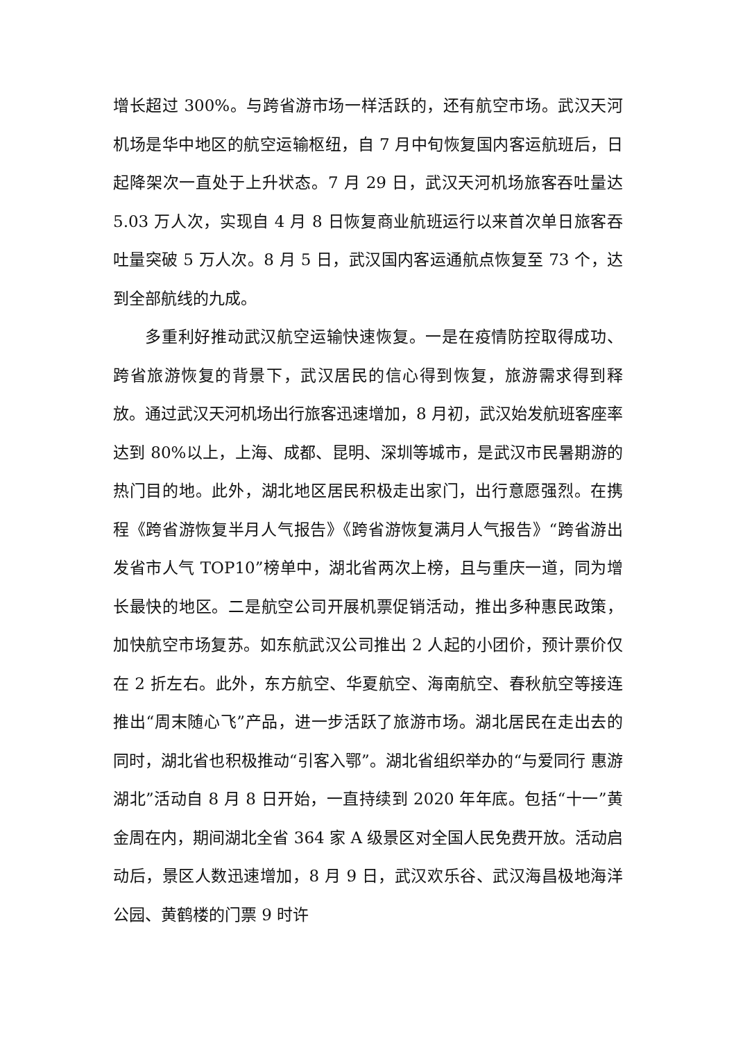增长超过 300%。与跨省游市场一样活跃的，还有航空市场。武汉天河机场是华中地区的航空运输枢纽，自 7 月中旬恢复国内客运航班后，日起降架次一直处于上升状态。7 月 29 日，武汉天河机场旅客吞吐量达 5.03 万人次，实现自 4 月 8 日恢复商业航班运行以来首次单日旅客吞吐量突破 5 万人次。8 月 5 日，武汉国内客运通航点恢复至 73 个，达到全部航线的九成。
多重利好推动武汉航空运输快速恢复。一是在疫情防控取得成功、跨省旅游恢复的背景下，武汉居民的信心得到恢复，旅游需求得到释放。通过武汉天河机场出行旅客迅速增加，8 月初，武汉始发航班客座率达到 80%以上，上海、成都、昆明、深圳等城市，是武汉市民暑期游的热门目的地。此外，湖北地区居民积极走出家门，出行意愿强烈。在携程《跨省游恢复半月人气报告》《跨省游恢复满月人气报告》“跨省游出发省市人气 TOP10”榜单中，湖北省两次上榜，且与重庆一道，同为增长最快的地区。二是航空公司开展机票促销活动，推出多种惠民政策，加快航空市场复苏。如东航武汉公司推出 2 人起的小团价，预计票价仅在 2 折左右。此外，东方航空、华夏航空、海南航空、春秋航空等接连推出“周末随心飞”产品，进一步活跃了旅游市场。湖北居民在走出去的同时，湖北省也积极推动“引客入鄂”。湖北省组织举办的“与爱同行 惠游湖北”活动自 8 月 8 日开始，一直持续到 2020 年年底。包括“十一”黄金周在内，期间湖北全省 364 家 A 级景区对全国人民免费开放。活动启动后，景区人数迅速增加，8 月 9 日，武汉欢乐谷、武汉海昌极地海洋公园、黄鹤楼的门票 9 时许